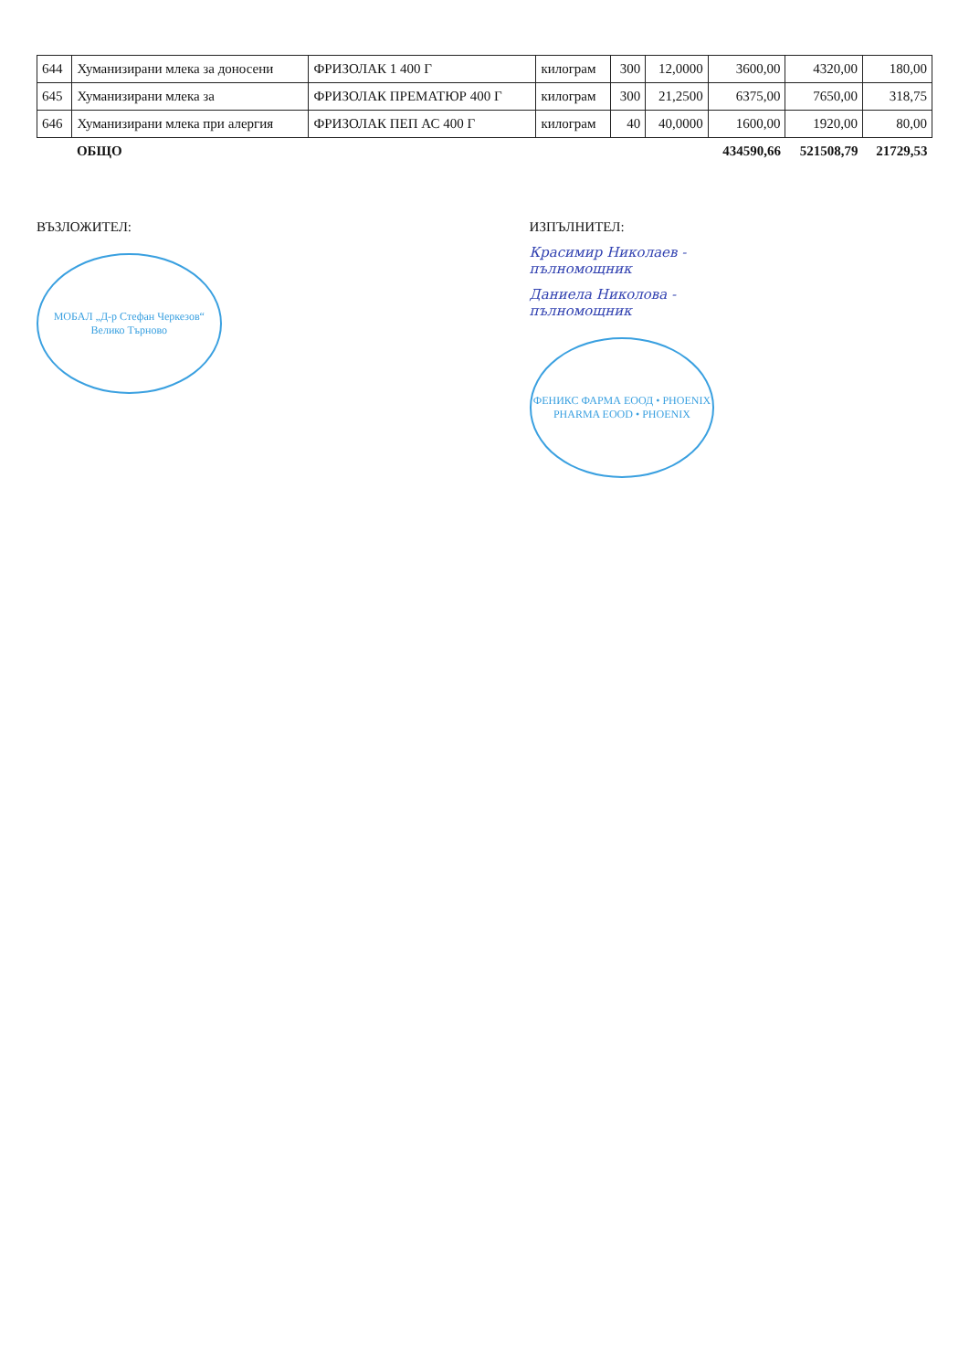| 644 | Хуманизирани млека за доносени | ФРИЗОЛАК 1 400 Г | килограм | 300 | 12,0000 | 3600,00 | 4320,00 | 180,00 |
| 645 | Хуманизирани млека за | ФРИЗОЛАК ПРЕМАТЮР 400 Г | килограм | 300 | 21,2500 | 6375,00 | 7650,00 | 318,75 |
| 646 | Хуманизирани млека при алергия | ФРИЗОЛАК ПЕП АС 400 Г | килограм | 40 | 40,0000 | 1600,00 | 1920,00 | 80,00 |
| | ОБЩО | | | | | 434590,66 | 521508,79 | 21729,53 |
ВЪЗЛОЖИТЕЛ:
МОБАЛ „Д-р Стефан Черкезов“ Велико Търново
ИЗПЪЛНИТЕЛ:
Красимир Николаев - пълномощник
Даниела Николова - пълномощник
ФЕНИКС ФАРМА ЕООД • PHOENIX PHARMA EOOD • PHOENIX